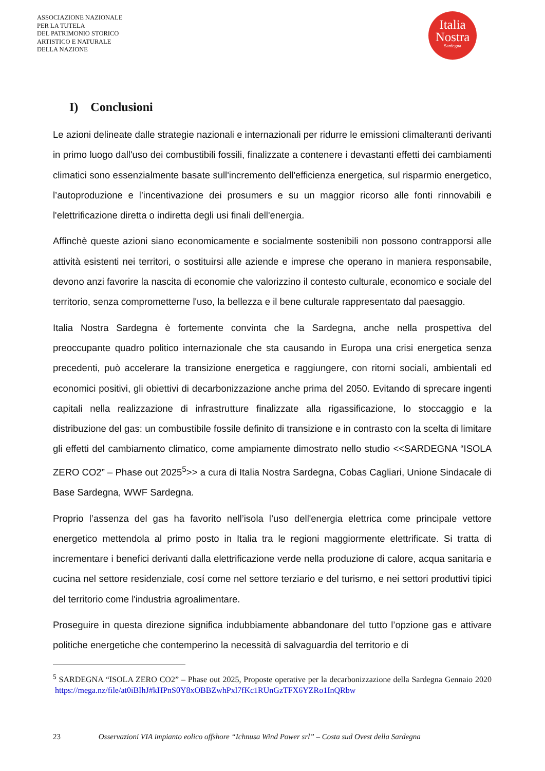ASSOCIAZIONE NAZIONALE
PER LA TUTELA
DEL PATRIMONIO STORICO
ARTISTICO E NATURALE
DELLA NAZIONE
Italia
Nostra
Sardegna
I) Conclusioni
Le azioni delineate dalle strategie nazionali e internazionali per ridurre le emissioni climalteranti derivanti in primo luogo dall'uso dei combustibili fossili, finalizzate a contenere i devastanti effetti dei cambiamenti climatici sono essenzialmente basate sull'incremento dell'efficienza energetica, sul risparmio energetico, l’autoproduzione e l’incentivazione dei prosumers e su un maggior ricorso alle fonti rinnovabili e l'elettrificazione diretta o indiretta degli usi finali dell'energia.
Affinchè queste azioni siano economicamente e socialmente sostenibili non possono contrapporsi alle attività esistenti nei territori, o sostituirsi alle aziende e imprese che operano in maniera responsabile, devono anzi favorire la nascita di economie che valorizzino il contesto culturale, economico e sociale del territorio, senza comprometterne l'uso, la bellezza e il bene culturale rappresentato dal paesaggio.
Italia Nostra Sardegna è fortemente convinta che la Sardegna, anche nella prospettiva del preoccupante quadro politico internazionale che sta causando in Europa una crisi energetica senza precedenti, può accelerare la transizione energetica e raggiungere, con ritorni sociali, ambientali ed economici positivi, gli obiettivi di decarbonizzazione anche prima del 2050. Evitando di sprecare ingenti capitali nella realizzazione di infrastrutture finalizzate alla rigassificazione, lo stoccaggio e la distribuzione del gas: un combustibile fossile definito di transizione e in contrasto con la scelta di limitare gli effetti del cambiamento climatico, come ampiamente dimostrato nello studio <<SARDEGNA “ISOLA ZERO CO2” – Phase out 2025<sup>5</sup>>> a cura di Italia Nostra Sardegna, Cobas Cagliari, Unione Sindacale di Base Sardegna, WWF Sardegna.
Proprio l’assenza del gas ha favorito nell’isola l’uso dell'energia elettrica come principale vettore energetico mettendola al primo posto in Italia tra le regioni maggiormente elettrificate. Si tratta di incrementare i benefici derivanti dalla elettrificazione verde nella produzione di calore, acqua sanitaria e cucina nel settore residenziale, cosí come nel settore terziario e del turismo, e nei settori produttivi tipici del territorio come l'industria agroalimentare.
Proseguire in questa direzione significa indubbiamente abbandonare del tutto l’opzione gas e attivare politiche energetiche che contemperino la necessità di salvaguardia del territorio e di
<sup>5</sup> SARDEGNA “ISOLA ZERO CO2” – Phase out 2025, Proposte operative per la decarbonizzazione della Sardegna Gennaio 2020 https://mega.nz/file/at0iBIhJ#kHPnS0Y8xOBBZwhPxl7fKc1RUnGzTFX6YZRo1InQRbw
23 Osservazioni VIA impianto eolico offshore “Ichnusa Wind Power srl” – Costa sud Ovest della Sardegna